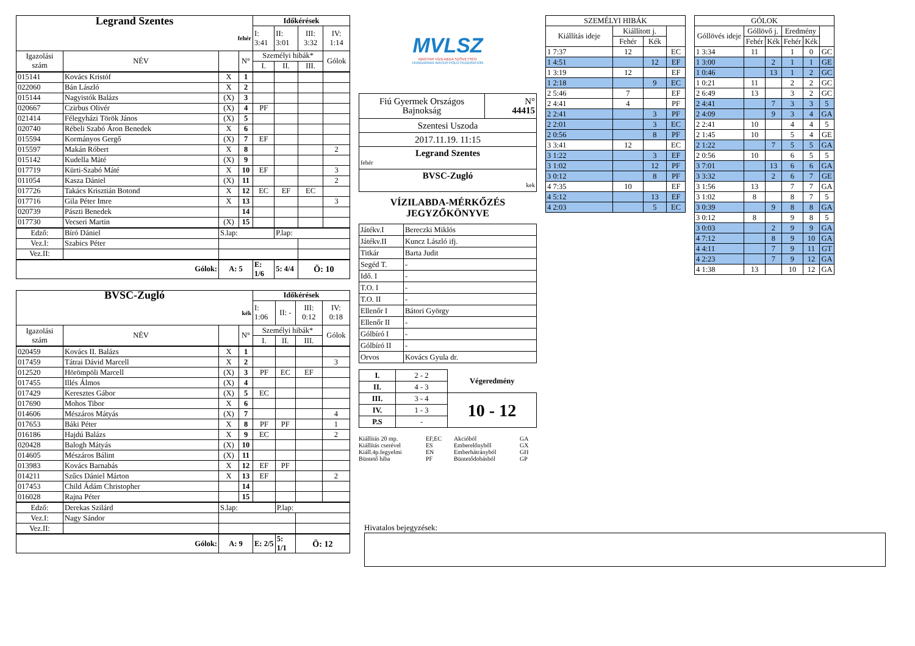| Legrand Szentes | | | | Időkérések | | | |
| fehér | | | | I: 3:41 | II: 3:01 | III: 3:32 | IV: 1:14 |
| Igazolási szám | NÉV | | N° | Személyi hibák* | | | Gólok |
| | | | | I. | II. | III. | |
| 015141 | Kovács Kristóf | X | 1 | | | | |
| 022060 | Bán László | X | 2 | | | | |
| 015144 | Nagyistók Balázs | (X) | 3 | | | | |
| 020667 | Czirbus Olivér | (X) | 4 | PF | | | |
| 021414 | Félegyházi Török János | (X) | 5 | | | | |
| 020740 | Rébeli Szabó Áron Benedek | X | 6 | | | | |
| 015594 | Kormányos Gergő | (X) | 7 | EF | | | |
| 015597 | Makán Róbert | X | 8 | | | | 2 |
| 015142 | Kudella Máté | (X) | 9 | | | | |
| 017719 | Kürti-Szabó Máté | X | 10 | EF | | | 3 |
| 011054 | Kasza Dániel | (X) | 11 | | | | 2 |
| 017726 | Takács Krisztián Botond | X | 12 | EC | EF | EC | |
| 017716 | Gila Péter Imre | X | 13 | | | | 3 |
| 020739 | Pászti Benedek | | 14 | | | | |
| 017730 | Vecseri Martin | (X) | 15 | | | | |
| Edző: | Bíró Dániel | S.lap: | | | P.lap: | | |
| Vez.I: | Szabics Péter | | | | | | |
| Vez.II: | | | | | | | |
| Gólok: | | A: 5 | | E: 1/6 | 5: 4/4 | Ö: 10 | |
| BVSC-Zugló | | | | Időkérések | | | |
| kék | | | | I: 1:06 | II: - | III: 0:12 | IV: 0:18 |
| Igazolási szám | NÉV | | N° | Személyi hibák* | | | Gólok |
| | | | | I. | II. | III. | |
| 020459 | Kovács II. Balázs | X | 1 | | | | |
| 017459 | Tátrai Dávid Marcell | X | 2 | | | | 3 |
| 012520 | Hörömpöli Marcell | (X) | 3 | PF | EC | EF | |
| 017455 | Illés Álmos | (X) | 4 | | | | |
| 017429 | Keresztes Gábor | (X) | 5 | EC | | | |
| 017690 | Mohos Tibor | X | 6 | | | | |
| 014606 | Mészáros Mátyás | (X) | 7 | | | | 4 |
| 017653 | Báki Péter | X | 8 | PF | PF | | 1 |
| 016186 | Hajdú Balázs | X | 9 | EC | | | 2 |
| 020428 | Balogh Mátyás | (X) | 10 | | | | |
| 014605 | Mészáros Bálint | (X) | 11 | | | | |
| 013983 | Kovács Barnabás | X | 12 | EF | PF | | |
| 014211 | Szűcs Dániel Márton | X | 13 | EF | | | 2 |
| 017453 | Child Ádám Christopher | | 14 | | | | |
| 016028 | Rajna Péter | | 15 | | | | |
| Edző: | Derekas Szilárd | S.lap: | | | P.lap: | | |
| Vez.I: | Nagy Sándor | | | | | | |
| Vez.II: | | | | | | | |
| Gólok: | | A: 9 | | E: 2/5 | 5: 1/1 | Ö: 12 | |
MVLSZ
MAGYAR VÍZILABDA SZÖVETSÉG
HUNGARIAN WATER POLO FEDERATION
| Fiú Gyermek Országos Bajnokság | N° 44415 |
| Szentesi Uszoda | |
| 2017.11.19. 11:15 | |
| Legrand Szentes fehér | |
| BVSC-Zugló kek | |
VÍZILABDA-MÉRKŐZÉS
JEGYZŐKÖNYVE
| Játékv.I | Bereczki Miklós |
| Játékv.II | Kuncz László ifj. |
| Titkár | Barta Judit |
| Segéd T. | - |
| Idő. I | - |
| T.O. I | - |
| T.O. II | - |
| Ellenőr I | Bátori György |
| Ellenőr II | - |
| Gólbíró I | - |
| Gólbíró II | - |
| Orvos | Kovács Gyula dr. |
| I. | 2 - 2 | Végeredmény |
| II. | 4 - 3 | |
| III. | 3 - 4 | 10 - 12 |
| IV. | 1 - 3 | |
| P.S | - | |
Kiállítás 20 mp. EF,EC Akcióból GA Kiállítás cserével ES Emberelőnyből GX Kiáll.4p.fegyelmi EN Emberhátrányból GH Büntető hiba PF Büntetődobásból GP
| SZEMÉLYI HIBÁK | | | |
| --- | --- | --- | --- |
| Kiállítás ideje | Kiállított j. | | |
| | Fehér | Kék | |
| 1 7:37 | 12 | | EC |
| 1 4:51 | | 12 | EF |
| 1 3:19 | 12 | | EF |
| 1 2:18 | | 9 | EC |
| 2 5:46 | 7 | | EF |
| 2 4:41 | 4 | | PF |
| 2 2:41 | | 3 | PF |
| 2 2:01 | | 3 | EC |
| 2 0:56 | | 8 | PF |
| 3 3:41 | 12 | | EC |
| 3 1:22 | | 3 | EF |
| 3 1:02 | | 12 | PF |
| 3 0:12 | | 8 | PF |
| 4 7:35 | 10 | | EF |
| 4 5:12 | | 13 | EF |
| 4 2:03 | | 5 | EC |
| GÓLOK | | | | | |
| --- | --- | --- | --- | --- | --- |
| Góllövés ideje | Góllövő j. | | Eredmény | | |
| | Fehér | Kék | Fehér | Kék | |
| 1 3:34 | 11 | | 1 | 0 | GC |
| 1 3:00 | | 2 | 1 | 1 | GE |
| 1 0:46 | | 13 | 1 | 2 | GC |
| 1 0:21 | 11 | | 2 | 2 | GC |
| 2 6:49 | 13 | | 3 | 2 | GC |
| 2 4:41 | | 7 | 3 | 3 | 5 |
| 2 4:09 | | 9 | 3 | 4 | GA |
| 2 2:41 | 10 | | 4 | 4 | 5 |
| 2 1:45 | 10 | | 5 | 4 | GE |
| 2 1:22 | | 7 | 5 | 5 | GA |
| 2 0:56 | 10 | | 6 | 5 | 5 |
| 3 7:01 | | 13 | 6 | 6 | GA |
| 3 3:32 | | 2 | 6 | 7 | GE |
| 3 1:56 | 13 | | 7 | 7 | GA |
| 3 1:02 | 8 | | 8 | 7 | 5 |
| 3 0:39 | | 9 | 8 | 8 | GA |
| 3 0:12 | 8 | | 9 | 8 | 5 |
| 3 0:03 | | 2 | 9 | 9 | GA |
| 4 7:12 | | 8 | 9 | 10 | GA |
| 4 4:11 | | 7 | 9 | 11 | GT |
| 4 2:23 | | 7 | 9 | 12 | GA |
| 4 1:38 | 13 | | 10 | 12 | GA |
Hivatalos bejegyzések: